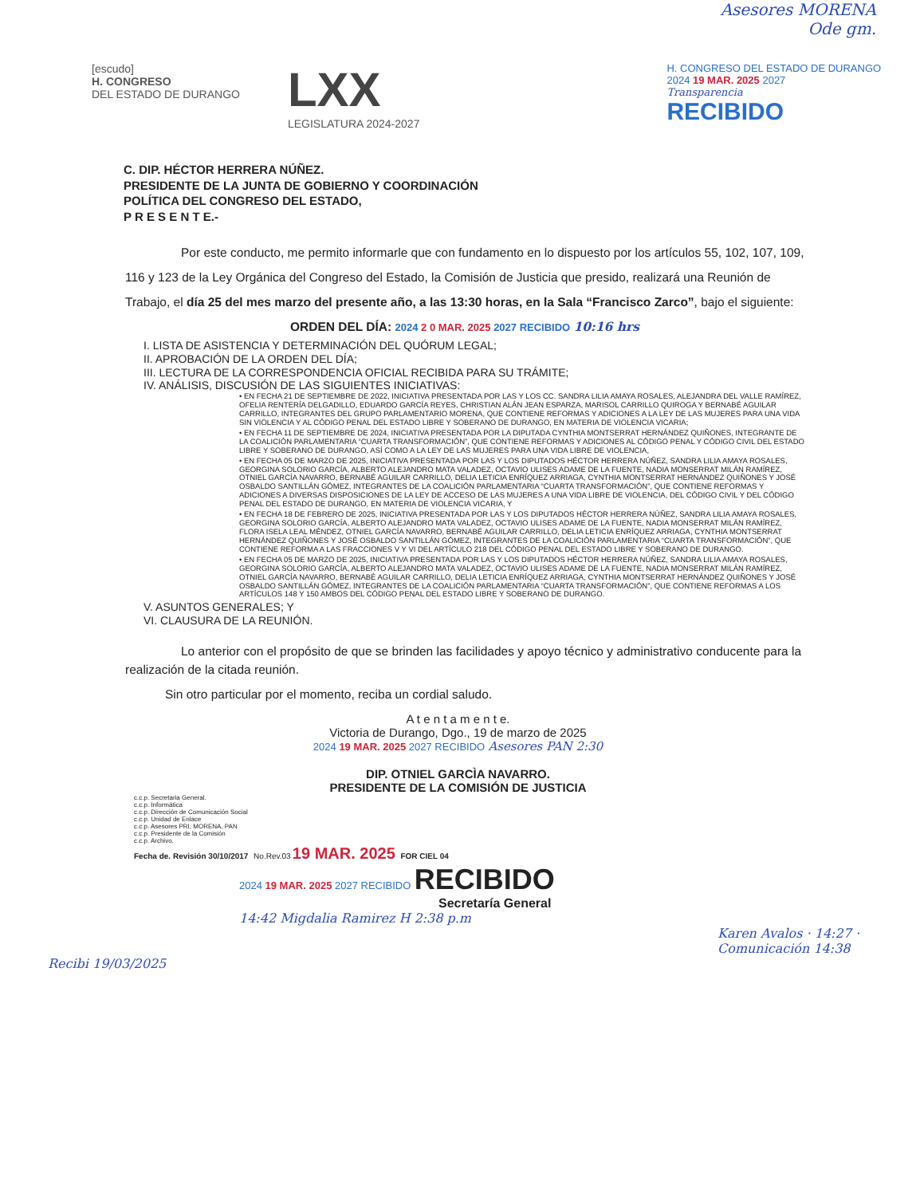Asesores MORENA
Ode gm.
[escudo]
H. CONGRESO
DEL ESTADO DE DURANGO
LXX
LEGISLATURA 2024-2027
H. CONGRESO DEL ESTADO DE DURANGO
2024 19 MAR. 2025 2027
Transparencia
RECIBIDO
C. DIP. HÉCTOR HERRERA NÚÑEZ.
PRESIDENTE DE LA JUNTA DE GOBIERNO Y COORDINACIÓN
POLÍTICA DEL CONGRESO DEL ESTADO,
P R E S E N T E.-
Por este conducto, me permito informarle que con fundamento en lo dispuesto por los artículos 55, 102, 107, 109, 116 y 123 de la Ley Orgánica del Congreso del Estado, la Comisión de Justicia que presido, realizará una Reunión de Trabajo, el día 25 del mes marzo del presente año, a las 13:30 horas, en la Sala “Francisco Zarco”, bajo el siguiente:
ORDEN DEL DÍA: 2024 2 0 MAR. 2025 2027 RECIBIDO 10:16 hrs
I. LISTA DE ASISTENCIA Y DETERMINACIÓN DEL QUÓRUM LEGAL;
II. APROBACIÓN DE LA ORDEN DEL DÍA;
III. LECTURA DE LA CORRESPONDENCIA OFICIAL RECIBIDA PARA SU TRÁMITE;
IV. ANÁLISIS, DISCUSIÓN DE LAS SIGUIENTES INICIATIVAS:
• EN FECHA 21 DE SEPTIEMBRE DE 2022, INICIATIVA PRESENTADA POR LAS Y LOS CC. SANDRA LILIA AMAYA ROSALES, ALEJANDRA DEL VALLE RAMÍREZ, OFELIA RENTERÍA DELGADILLO, EDUARDO GARCÍA REYES, CHRISTIAN ALÁN JEAN ESPARZA, MARISOL CARRILLO QUIROGA Y BERNABÉ AGUILAR CARRILLO, INTEGRANTES DEL GRUPO PARLAMENTARIO MORENA, QUE CONTIENE REFORMAS Y ADICIONES A LA LEY DE LAS MUJERES PARA UNA VIDA SIN VIOLENCIA Y AL CÓDIGO PENAL DEL ESTADO LIBRE Y SOBERANO DE DURANGO, EN MATERIA DE VIOLENCIA VICARIA;
• EN FECHA 11 DE SEPTIEMBRE DE 2024, INICIATIVA PRESENTADA POR LA DIPUTADA CYNTHIA MONTSERRAT HERNÁNDEZ QUIÑONES, INTEGRANTE DE LA COALICIÓN PARLAMENTARIA “CUARTA TRANSFORMACIÓN”, QUE CONTIENE REFORMAS Y ADICIONES AL CÓDIGO PENAL Y CÓDIGO CIVIL DEL ESTADO LIBRE Y SOBERANO DE DURANGO, ASÍ COMO A LA LEY DE LAS MUJERES PARA UNA VIDA LIBRE DE VIOLENCIA,
• EN FECHA 05 DE MARZO DE 2025, INICIATIVA PRESENTADA POR LAS Y LOS DIPUTADOS HÉCTOR HERRERA NÚÑEZ, SANDRA LILIA AMAYA ROSALES, GEORGINA SOLORIO GARCÍA, ALBERTO ALEJANDRO MATA VALADEZ, OCTAVIO ULISES ADAME DE LA FUENTE, NADIA MONSERRAT MILÁN RAMÍREZ, OTNIEL GARCÍA NAVARRO, BERNABÉ AGUILAR CARRILLO, DELIA LETICIA ENRÍQUEZ ARRIAGA, CYNTHIA MONTSERRAT HERNÁNDEZ QUIÑONES Y JOSÉ OSBALDO SANTILLÁN GÓMEZ, INTEGRANTES DE LA COALICIÓN PARLAMENTARIA “CUARTA TRANSFORMACIÓN”, QUE CONTIENE REFORMAS Y ADICIONES A DIVERSAS DISPOSICIONES DE LA LEY DE ACCESO DE LAS MUJERES A UNA VIDA LIBRE DE VIOLENCIA, DEL CÓDIGO CIVIL Y DEL CÓDIGO PENAL DEL ESTADO DE DURANGO, EN MATERIA DE VIOLENCIA VICARIA, Y
• EN FECHA 18 DE FEBRERO DE 2025, INICIATIVA PRESENTADA POR LAS Y LOS DIPUTADOS HÉCTOR HERRERA NÚÑEZ, SANDRA LILIA AMAYA ROSALES, GEORGINA SOLORIO GARCÍA, ALBERTO ALEJANDRO MATA VALADEZ, OCTAVIO ULISES ADAME DE LA FUENTE, NADIA MONSERRAT MILÁN RAMÍREZ, FLORA ISELA LEAL MÉNDEZ, OTNIEL GARCÍA NAVARRO, BERNABÉ AGUILAR CARRILLO, DELIA LETICIA ENRÍQUEZ ARRIAGA, CYNTHIA MONTSERRAT HERNÁNDEZ QUIÑONES Y JOSÉ OSBALDO SANTILLÁN GÓMEZ, INTEGRANTES DE LA COALICIÓN PARLAMENTARIA “CUARTA TRANSFORMACIÓN”, QUE CONTIENE REFORMA A LAS FRACCIONES V Y VI DEL ARTÍCULO 218 DEL CÓDIGO PENAL DEL ESTADO LIBRE Y SOBERANO DE DURANGO.
• EN FECHA 05 DE MARZO DE 2025, INICIATIVA PRESENTADA POR LAS Y LOS DIPUTADOS HÉCTOR HERRERA NÚÑEZ, SANDRA LILIA AMAYA ROSALES, GEORGINA SOLORIO GARCÍA, ALBERTO ALEJANDRO MATA VALADEZ, OCTAVIO ULISES ADAME DE LA FUENTE, NADIA MONSERRAT MILÁN RAMÍREZ, OTNIEL GARCÍA NAVARRO, BERNABÉ AGUILAR CARRILLO, DELIA LETICIA ENRÍQUEZ ARRIAGA, CYNTHIA MONTSERRAT HERNÁNDEZ QUIÑONES Y JOSÉ OSBALDO SANTILLÁN GÓMEZ, INTEGRANTES DE LA COALICIÓN PARLAMENTARIA “CUARTA TRANSFORMACIÓN”, QUE CONTIENE REFORMAS A LOS ARTÍCULOS 148 Y 150 AMBOS DEL CÓDIGO PENAL DEL ESTADO LIBRE Y SOBERANO DE DURANGO.
V. ASUNTOS GENERALES; Y
VI. CLAUSURA DE LA REUNIÓN.
Lo anterior con el propósito de que se brinden las facilidades y apoyo técnico y administrativo conducente para la realización de la citada reunión.
Sin otro particular por el momento, reciba un cordial saludo.
A t e n t a m e n t e.
Victoria de Durango, Dgo., 19 de marzo de 2025
2024 19 MAR. 2025 2027 RECIBIDO Asesores PAN 2:30
DIP. OTNIEL GARCÌA NAVARRO.
PRESIDENTE DE LA COMISIÓN DE JUSTICIA
c.c.p. Secretaria General.
c.c.p. Informática
c.c.p. Dirección de Comunicación Social
c.c.p. Unidad de Enlace
c.c.p. Asesores PRI, MORENA, PAN
c.c.p. Presidente de la Comisión
c.c.p. Archivo.
Fecha de. Revisión 30/10/2017 No.Rev.03 19 MAR. 2025 FOR CIEL 04
2024 19 MAR. 2025 2027 RECIBIDO RECIBIDO
Secretaría General
14:42 Migdalia Ramirez H 2:38 p.m
Karen Avalos · 14:27 · Comunicación 14:38
Recibi 19/03/2025